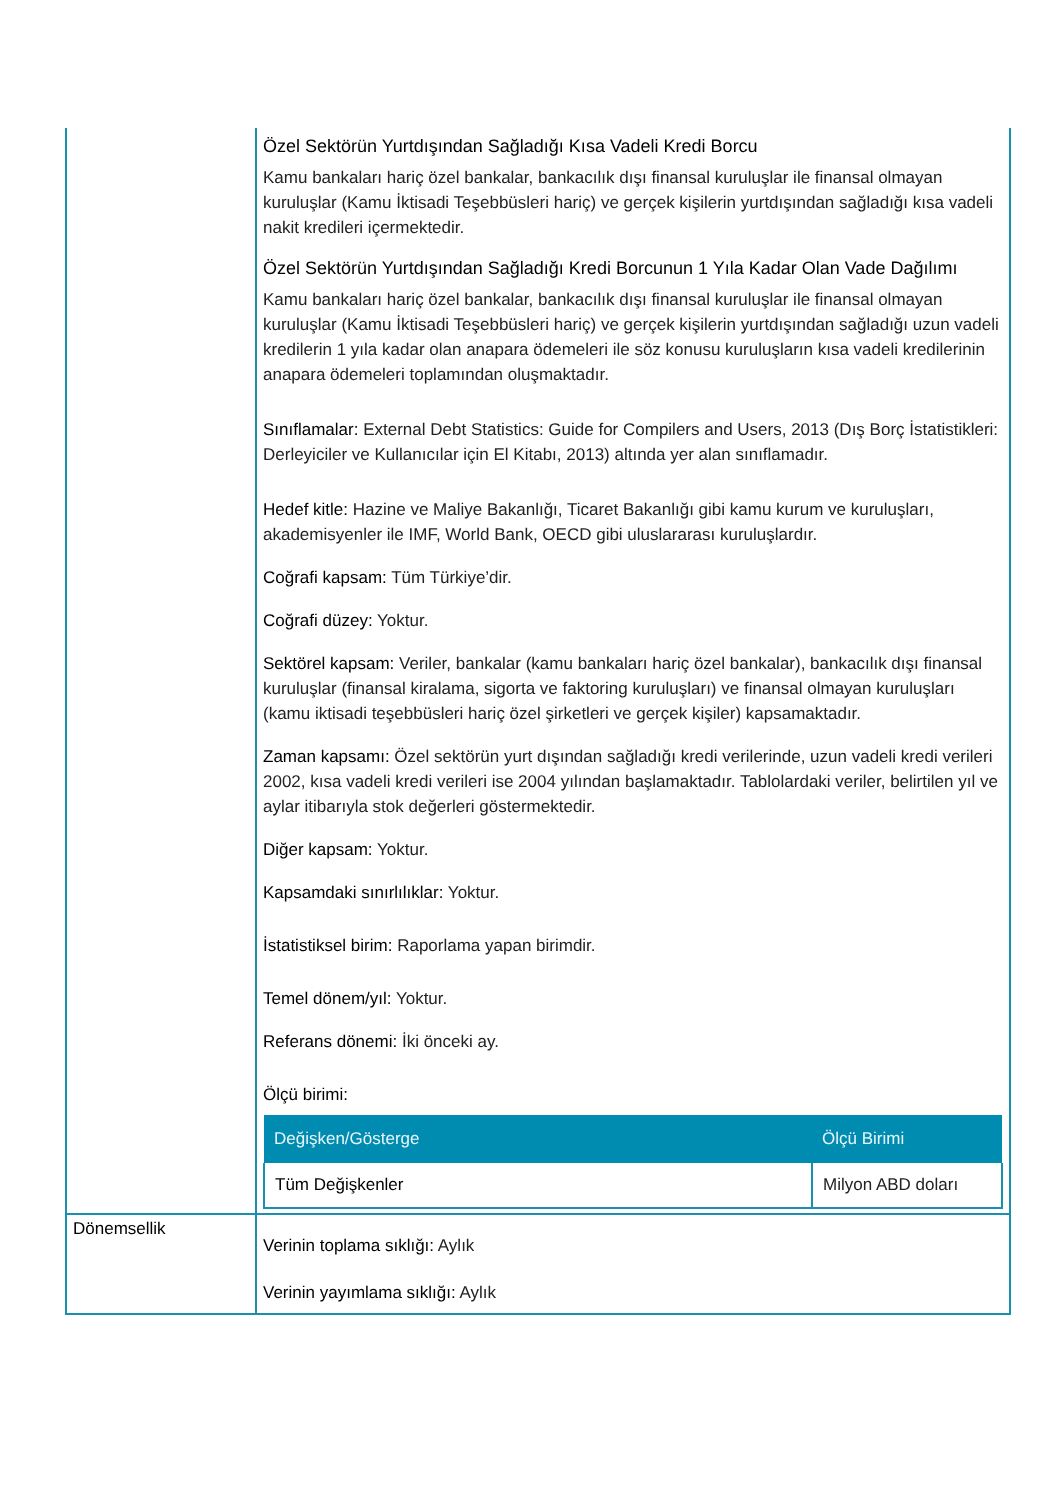| | Özel Sektörün Yurtdışından Sağladığı Kısa Vadeli Kredi Borcu Kamu bankaları hariç özel bankalar, bankacılık dışı finansal kuruluşlar ile finansal olmayan kuruluşlar (Kamu İktisadi Teşebbüsleri hariç) ve gerçek kişilerin yurtdışından sağladığı kısa vadeli nakit kredileri içermektedir. Özel Sektörün Yurtdışından Sağladığı Kredi Borcunun 1 Yıla Kadar Olan Vade Dağılımı Kamu bankaları hariç özel bankalar, bankacılık dışı finansal kuruluşlar ile finansal olmayan kuruluşlar (Kamu İktisadi Teşebbüsleri hariç) ve gerçek kişilerin yurtdışından sağladığı uzun vadeli kredilerin 1 yıla kadar olan anapara ödemeleri ile söz konusu kuruluşların kısa vadeli kredilerinin anapara ödemeleri toplamından oluşmaktadır. Sınıflamalar: External Debt Statistics: Guide for Compilers and Users, 2013 (Dış Borç İstatistikleri: Derleyiciler ve Kullanıcılar için El Kitabı, 2013) altında yer alan sınıflamadır. Hedef kitle: Hazine ve Maliye Bakanlığı, Ticaret Bakanlığı gibi kamu kurum ve kuruluşları, akademisyenler ile IMF, World Bank, OECD gibi uluslararası kuruluşlardır. Coğrafi kapsam: Tüm Türkiye’dir. Coğrafi düzey: Yoktur. Sektörel kapsam: Veriler, bankalar (kamu bankaları hariç özel bankalar), bankacılık dışı finansal kuruluşlar (finansal kiralama, sigorta ve faktoring kuruluşları) ve finansal olmayan kuruluşları (kamu iktisadi teşebbüsleri hariç özel şirketleri ve gerçek kişiler) kapsamaktadır. Zaman kapsamı: Özel sektörün yurt dışından sağladığı kredi verilerinde, uzun vadeli kredi verileri 2002, kısa vadeli kredi verileri ise 2004 yılından başlamaktadır. Tablolardaki veriler, belirtilen yıl ve aylar itibarıyla stok değerleri göstermektedir. Diğer kapsam: Yoktur. Kapsamdaki sınırlılıklar: Yoktur. İstatistiksel birim: Raporlama yapan birimdir. Temel dönem/yıl: Yoktur. Referans dönemi: İki önceki ay. Ölçü birimi: / Değişken/Gösterge / Ölçü Birimi / / --- / --- / / Tüm Değişkenler / Milyon ABD doları / |
| Dönemsellik | Verinin toplama sıklığı: Aylık Verinin yayımlama sıklığı: Aylık |